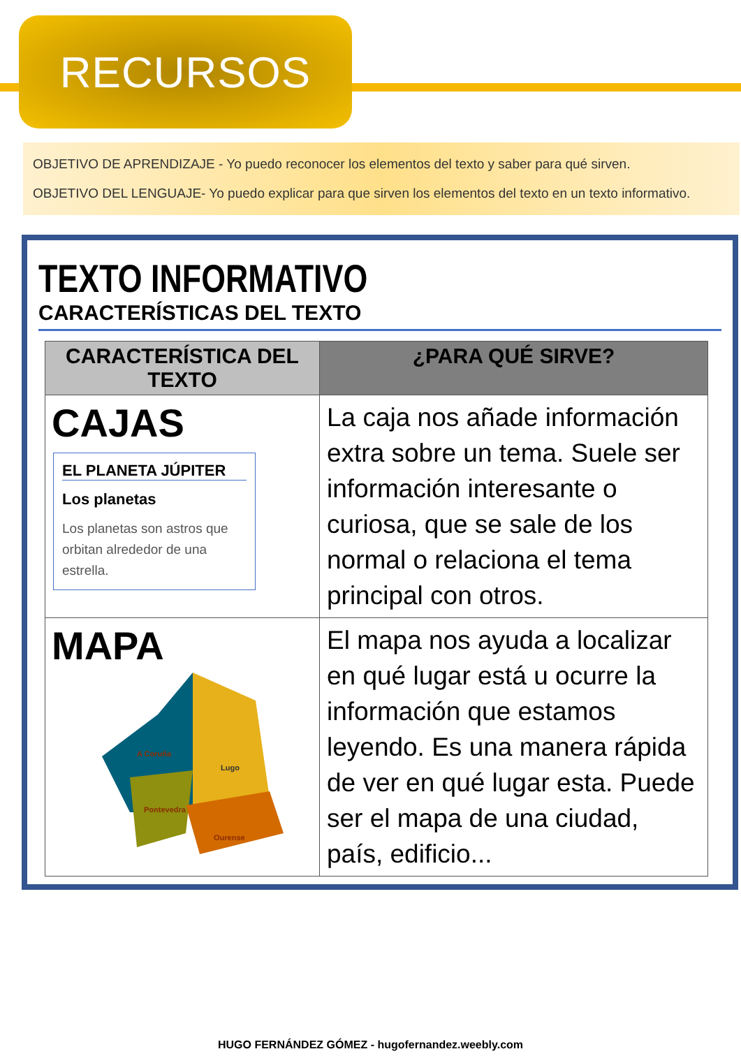RECURSOS
OBJETIVO DE APRENDIZAJE - Yo puedo reconocer los elementos del texto y saber para qué sirven.
OBJETIVO DEL LENGUAJE- Yo puedo explicar para que sirven los elementos del texto en un texto informativo.
TEXTO INFORMATIVO
CARACTERÍSTICAS DEL TEXTO
| CARACTERÍSTICA DEL TEXTO | ¿PARA QUÉ SIRVE? |
| --- | --- |
| CAJAS EL PLANETA JÚPITER Los planetas Los planetas son astros que orbitan alrededor de una estrella. | La caja nos añade información extra sobre un tema. Suele ser información interesante o curiosa, que se sale de los normal o relaciona el tema principal con otros. |
| MAPA A Coruña Lugo Pontevedra Ourense | El mapa nos ayuda a localizar en qué lugar está u ocurre la información que estamos leyendo. Es una manera rápida de ver en qué lugar esta. Puede ser el mapa de una ciudad, país, edificio... |
HUGO FERNÁNDEZ GÓMEZ - hugofernandez.weebly.com